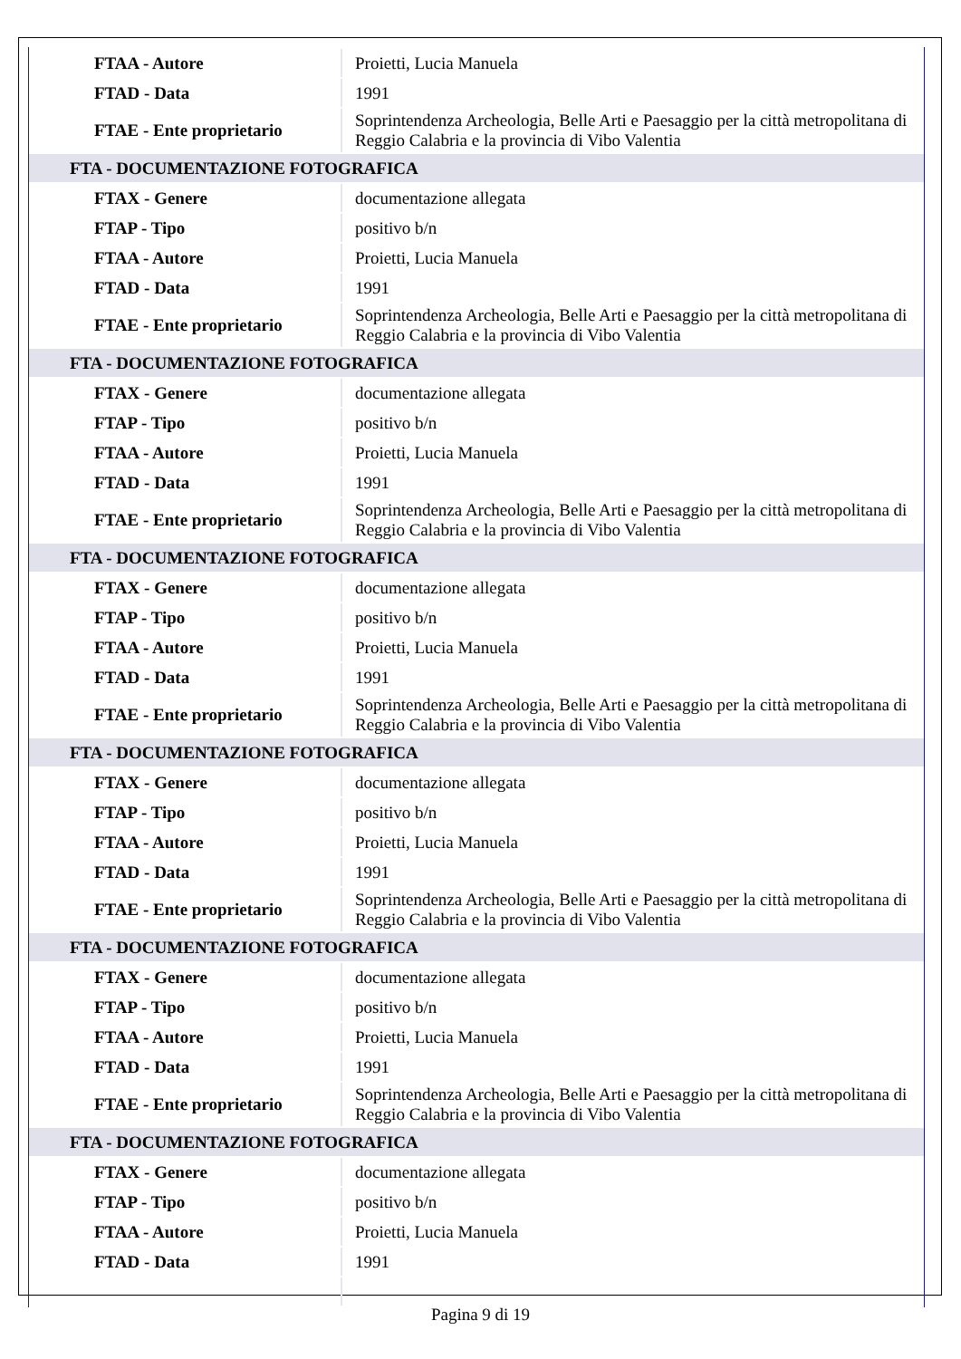| FTAA - Autore | Proietti, Lucia Manuela |
| FTAD - Data | 1991 |
| FTAE - Ente proprietario | Soprintendenza Archeologia, Belle Arti e Paesaggio per la città metropolitana di Reggio Calabria e la provincia di Vibo Valentia |
| FTA - DOCUMENTAZIONE FOTOGRAFICA | |
| FTAX - Genere | documentazione allegata |
| FTAP - Tipo | positivo b/n |
| FTAA - Autore | Proietti, Lucia Manuela |
| FTAD - Data | 1991 |
| FTAE - Ente proprietario | Soprintendenza Archeologia, Belle Arti e Paesaggio per la città metropolitana di Reggio Calabria e la provincia di Vibo Valentia |
| FTA - DOCUMENTAZIONE FOTOGRAFICA | |
| FTAX - Genere | documentazione allegata |
| FTAP - Tipo | positivo b/n |
| FTAA - Autore | Proietti, Lucia Manuela |
| FTAD - Data | 1991 |
| FTAE - Ente proprietario | Soprintendenza Archeologia, Belle Arti e Paesaggio per la città metropolitana di Reggio Calabria e la provincia di Vibo Valentia |
| FTA - DOCUMENTAZIONE FOTOGRAFICA | |
| FTAX - Genere | documentazione allegata |
| FTAP - Tipo | positivo b/n |
| FTAA - Autore | Proietti, Lucia Manuela |
| FTAD - Data | 1991 |
| FTAE - Ente proprietario | Soprintendenza Archeologia, Belle Arti e Paesaggio per la città metropolitana di Reggio Calabria e la provincia di Vibo Valentia |
| FTA - DOCUMENTAZIONE FOTOGRAFICA | |
| FTAX - Genere | documentazione allegata |
| FTAP - Tipo | positivo b/n |
| FTAA - Autore | Proietti, Lucia Manuela |
| FTAD - Data | 1991 |
| FTAE - Ente proprietario | Soprintendenza Archeologia, Belle Arti e Paesaggio per la città metropolitana di Reggio Calabria e la provincia di Vibo Valentia |
| FTA - DOCUMENTAZIONE FOTOGRAFICA | |
| FTAX - Genere | documentazione allegata |
| FTAP - Tipo | positivo b/n |
| FTAA - Autore | Proietti, Lucia Manuela |
| FTAD - Data | 1991 |
| FTAE - Ente proprietario | Soprintendenza Archeologia, Belle Arti e Paesaggio per la città metropolitana di Reggio Calabria e la provincia di Vibo Valentia |
| FTA - DOCUMENTAZIONE FOTOGRAFICA | |
| FTAX - Genere | documentazione allegata |
| FTAP - Tipo | positivo b/n |
| FTAA - Autore | Proietti, Lucia Manuela |
| FTAD - Data | 1991 |
Pagina 9 di 19